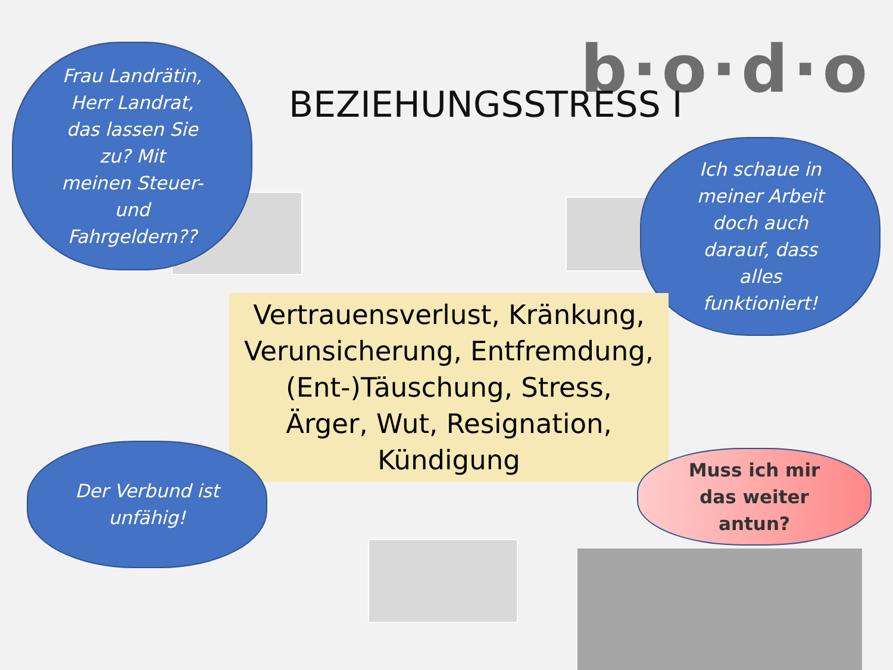b·o·d·o
BEZIEHUNGSSTRESS I
Frau Landrätin,
Herr Landrat,
das lassen Sie
zu? Mit
meinen Steuer-
und
Fahrgeldern??
Ich schaue in
meiner Arbeit
doch auch
darauf, dass
alles
funktioniert!
Vertrauensverlust, Kränkung,
Verunsicherung, Entfremdung,
(Ent-)Täuschung, Stress,
Ärger, Wut, Resignation,
Kündigung
Der Verbund ist
unfähig!
Muss ich mir
das weiter
antun?